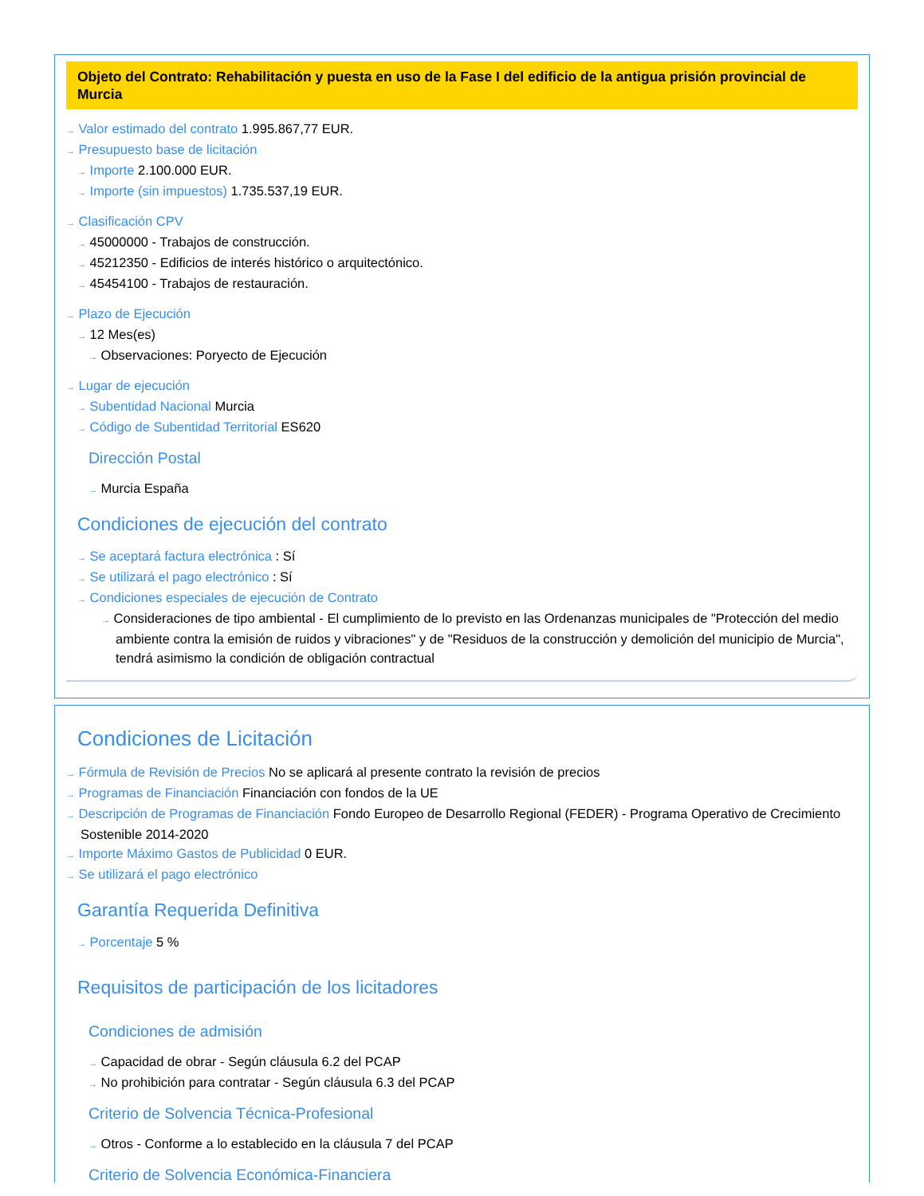Objeto del Contrato: Rehabilitación y puesta en uso de la Fase I del edificio de la antigua prisión provincial de Murcia
→ Valor estimado del contrato 1.995.867,77 EUR.
→ Presupuesto base de licitación
→ Importe 2.100.000 EUR.
→ Importe (sin impuestos) 1.735.537,19 EUR.
→ Clasificación CPV
→ 45000000 - Trabajos de construcción.
→ 45212350 - Edificios de interés histórico o arquitectónico.
→ 45454100 - Trabajos de restauración.
→ Plazo de Ejecución
→ 12 Mes(es)
→ Observaciones: Poryecto de Ejecución
→ Lugar de ejecución
→ Subentidad Nacional Murcia
→ Código de Subentidad Territorial ES620
Dirección Postal
→ Murcia España
Condiciones de ejecución del contrato
→ Se aceptará factura electrónica : Sí
→ Se utilizará el pago electrónico : Sí
→ Condiciones especiales de ejecución de Contrato
→ Consideraciones de tipo ambiental - El cumplimiento de lo previsto en las Ordenanzas municipales de "Protección del medio ambiente contra la emisión de ruidos y vibraciones" y de "Residuos de la construcción y demolición del municipio de Murcia", tendrá asimismo la condición de obligación contractual
Condiciones de Licitación
→ Fórmula de Revisión de Precios No se aplicará al presente contrato la revisión de precios
→ Programas de Financiación Financiación con fondos de la UE
→ Descripción de Programas de Financiación Fondo Europeo de Desarrollo Regional (FEDER) - Programa Operativo de Crecimiento Sostenible 2014-2020
→ Importe Máximo Gastos de Publicidad 0 EUR.
→ Se utilizará el pago electrónico
Garantía Requerida Definitiva
→ Porcentaje 5 %
Requisitos de participación de los licitadores
Condiciones de admisión
→ Capacidad de obrar - Según cláusula 6.2 del PCAP
→ No prohibición para contratar - Según cláusula 6.3 del PCAP
Criterio de Solvencia Técnica-Profesional
→ Otros - Conforme a lo establecido en la cláusula 7 del PCAP
Criterio de Solvencia Económica-Financiera